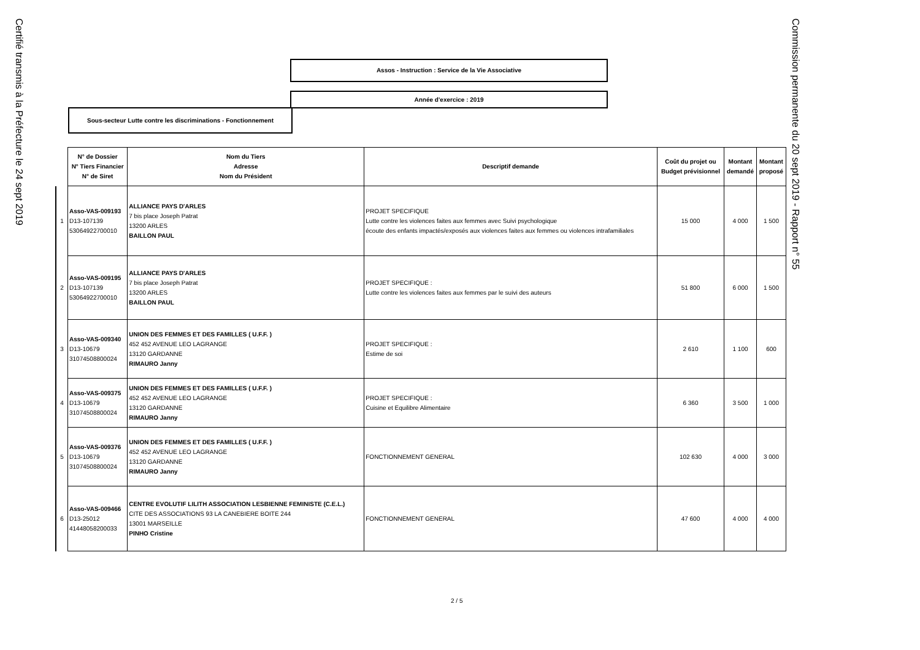Certifié transmis à la Préfecture le 24 sept 2019
Assos - Instruction : Service de la Vie Associative
Année d'exercice : 2019
Sous-secteur Lutte contre les discriminations - Fonctionnement
| | N° de Dossier N° Tiers Financier N° de Siret | Nom du Tiers Adresse Nom du Président | Descriptif demande | Coût du projet ou Budget prévisionnel | Montant demandé | Montant proposé |
| 1 | Asso-VAS-009193 D13-107139 53064922700010 | ALLIANCE PAYS D'ARLES 7 bis place Joseph Patrat 13200 ARLES BAILLON PAUL | PROJET SPECIFIQUE Lutte contre les violences faites aux femmes avec Suivi psychologique écoute des enfants impactés/exposés aux violences faites aux femmes ou violences intrafamiliales | 15 000 | 4 000 | 1 500 |
| 2 | Asso-VAS-009195 D13-107139 53064922700010 | ALLIANCE PAYS D'ARLES 7 bis place Joseph Patrat 13200 ARLES BAILLON PAUL | PROJET SPECIFIQUE : Lutte contre les violences faites aux femmes par le suivi des auteurs | 51 800 | 6 000 | 1 500 |
| 3 | Asso-VAS-009340 D13-10679 31074508800024 | UNION DES FEMMES ET DES FAMILLES ( U.F.F. ) 452 452 AVENUE LEO LAGRANGE 13120 GARDANNE RIMAURO Janny | PROJET SPECIFIQUE : Estime de soi | 2 610 | 1 100 | 600 |
| 4 | Asso-VAS-009375 D13-10679 31074508800024 | UNION DES FEMMES ET DES FAMILLES ( U.F.F. ) 452 452 AVENUE LEO LAGRANGE 13120 GARDANNE RIMAURO Janny | PROJET SPECIFIQUE : Cuisine et Equilibre Alimentaire | 6 360 | 3 500 | 1 000 |
| 5 | Asso-VAS-009376 D13-10679 31074508800024 | UNION DES FEMMES ET DES FAMILLES ( U.F.F. ) 452 452 AVENUE LEO LAGRANGE 13120 GARDANNE RIMAURO Janny | FONCTIONNEMENT GENERAL | 102 630 | 4 000 | 3 000 |
| 6 | Asso-VAS-009466 D13-25012 41448058200033 | CENTRE EVOLUTIF LILITH ASSOCIATION LESBIENNE FEMINISTE (C.E.L.) CITE DES ASSOCIATIONS 93 LA CANEBIERE BOITE 244 13001 MARSEILLE PINHO Cristine | FONCTIONNEMENT GENERAL | 47 600 | 4 000 | 4 000 |
Commission permanente du 20 sept 2019 - Rapport n° 55
2 / 5